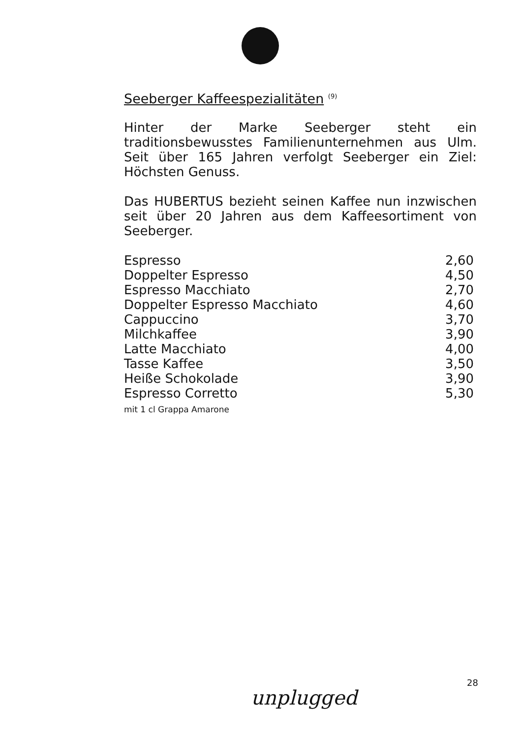Seeberger Kaffeespezialitäten <sup>(9)</sup>
Hinter der Marke Seeberger steht ein traditionsbewusstes Familienunternehmen aus Ulm. Seit über 165 Jahren verfolgt Seeberger ein Ziel: Höchsten Genuss.
Das HUBERTUS bezieht seinen Kaffee nun inzwischen seit über 20 Jahren aus dem Kaffeesortiment von Seeberger.
| Espresso | 2,60 |
| Doppelter Espresso | 4,50 |
| Espresso Macchiato | 2,70 |
| Doppelter Espresso Macchiato | 4,60 |
| Cappuccino | 3,70 |
| Milchkaffee | 3,90 |
| Latte Macchiato | 4,00 |
| Tasse Kaffee | 3,50 |
| Heiße Schokolade | 3,90 |
| Espresso Corretto mit 1 cl Grappa Amarone | 5,30 |
28
unplugged